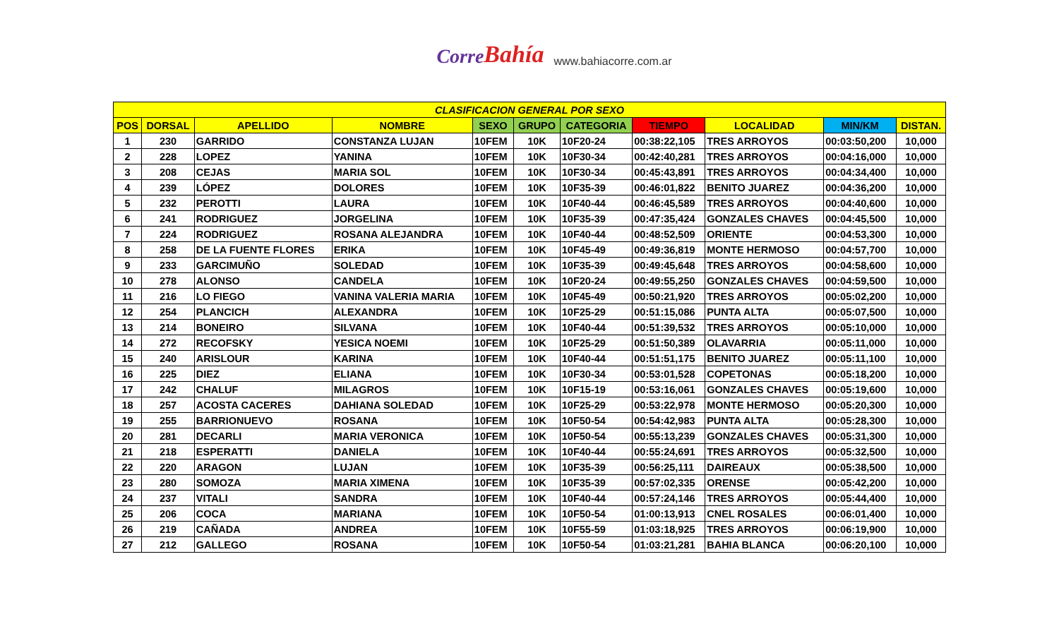Corre Bahía www.bahiacorre.com.ar
| CLASIFICACION GENERAL POR SEXO | | | | | | | | | | |
| --- | --- | --- | --- | --- | --- | --- | --- | --- | --- | --- |
| POS | DORSAL | APELLIDO | NOMBRE | SEXO | GRUPO | CATEGORIA | TIEMPO | LOCALIDAD | MIN/KM | DISTAN. |
| 1 | 230 | GARRIDO | CONSTANZA LUJAN | 10FEM | 10K | 10F20-24 | 00:38:22,105 | TRES ARROYOS | 00:03:50,200 | 10,000 |
| 2 | 228 | LOPEZ | YANINA | 10FEM | 10K | 10F30-34 | 00:42:40,281 | TRES ARROYOS | 00:04:16,000 | 10,000 |
| 3 | 208 | CEJAS | MARIA SOL | 10FEM | 10K | 10F30-34 | 00:45:43,891 | TRES ARROYOS | 00:04:34,400 | 10,000 |
| 4 | 239 | LÓPEZ | DOLORES | 10FEM | 10K | 10F35-39 | 00:46:01,822 | BENITO JUAREZ | 00:04:36,200 | 10,000 |
| 5 | 232 | PEROTTI | LAURA | 10FEM | 10K | 10F40-44 | 00:46:45,589 | TRES ARROYOS | 00:04:40,600 | 10,000 |
| 6 | 241 | RODRIGUEZ | JORGELINA | 10FEM | 10K | 10F35-39 | 00:47:35,424 | GONZALES CHAVES | 00:04:45,500 | 10,000 |
| 7 | 224 | RODRIGUEZ | ROSANA ALEJANDRA | 10FEM | 10K | 10F40-44 | 00:48:52,509 | ORIENTE | 00:04:53,300 | 10,000 |
| 8 | 258 | DE LA FUENTE FLORES | ERIKA | 10FEM | 10K | 10F45-49 | 00:49:36,819 | MONTE HERMOSO | 00:04:57,700 | 10,000 |
| 9 | 233 | GARCIMUÑO | SOLEDAD | 10FEM | 10K | 10F35-39 | 00:49:45,648 | TRES ARROYOS | 00:04:58,600 | 10,000 |
| 10 | 278 | ALONSO | CANDELA | 10FEM | 10K | 10F20-24 | 00:49:55,250 | GONZALES CHAVES | 00:04:59,500 | 10,000 |
| 11 | 216 | LO FIEGO | VANINA VALERIA MARIA | 10FEM | 10K | 10F45-49 | 00:50:21,920 | TRES ARROYOS | 00:05:02,200 | 10,000 |
| 12 | 254 | PLANCICH | ALEXANDRA | 10FEM | 10K | 10F25-29 | 00:51:15,086 | PUNTA ALTA | 00:05:07,500 | 10,000 |
| 13 | 214 | BONEIRO | SILVANA | 10FEM | 10K | 10F40-44 | 00:51:39,532 | TRES ARROYOS | 00:05:10,000 | 10,000 |
| 14 | 272 | RECOFSKY | YESICA NOEMI | 10FEM | 10K | 10F25-29 | 00:51:50,389 | OLAVARRIA | 00:05:11,000 | 10,000 |
| 15 | 240 | ARISLOUR | KARINA | 10FEM | 10K | 10F40-44 | 00:51:51,175 | BENITO JUAREZ | 00:05:11,100 | 10,000 |
| 16 | 225 | DIEZ | ELIANA | 10FEM | 10K | 10F30-34 | 00:53:01,528 | COPETONAS | 00:05:18,200 | 10,000 |
| 17 | 242 | CHALUF | MILAGROS | 10FEM | 10K | 10F15-19 | 00:53:16,061 | GONZALES CHAVES | 00:05:19,600 | 10,000 |
| 18 | 257 | ACOSTA CACERES | DAHIANA SOLEDAD | 10FEM | 10K | 10F25-29 | 00:53:22,978 | MONTE HERMOSO | 00:05:20,300 | 10,000 |
| 19 | 255 | BARRIONUEVO | ROSANA | 10FEM | 10K | 10F50-54 | 00:54:42,983 | PUNTA ALTA | 00:05:28,300 | 10,000 |
| 20 | 281 | DECARLI | MARIA VERONICA | 10FEM | 10K | 10F50-54 | 00:55:13,239 | GONZALES CHAVES | 00:05:31,300 | 10,000 |
| 21 | 218 | ESPERATTI | DANIELA | 10FEM | 10K | 10F40-44 | 00:55:24,691 | TRES ARROYOS | 00:05:32,500 | 10,000 |
| 22 | 220 | ARAGON | LUJAN | 10FEM | 10K | 10F35-39 | 00:56:25,111 | DAIREAUX | 00:05:38,500 | 10,000 |
| 23 | 280 | SOMOZA | MARIA XIMENA | 10FEM | 10K | 10F35-39 | 00:57:02,335 | ORENSE | 00:05:42,200 | 10,000 |
| 24 | 237 | VITALI | SANDRA | 10FEM | 10K | 10F40-44 | 00:57:24,146 | TRES ARROYOS | 00:05:44,400 | 10,000 |
| 25 | 206 | COCA | MARIANA | 10FEM | 10K | 10F50-54 | 01:00:13,913 | CNEL ROSALES | 00:06:01,400 | 10,000 |
| 26 | 219 | CAÑADA | ANDREA | 10FEM | 10K | 10F55-59 | 01:03:18,925 | TRES ARROYOS | 00:06:19,900 | 10,000 |
| 27 | 212 | GALLEGO | ROSANA | 10FEM | 10K | 10F50-54 | 01:03:21,281 | BAHIA BLANCA | 00:06:20,100 | 10,000 |